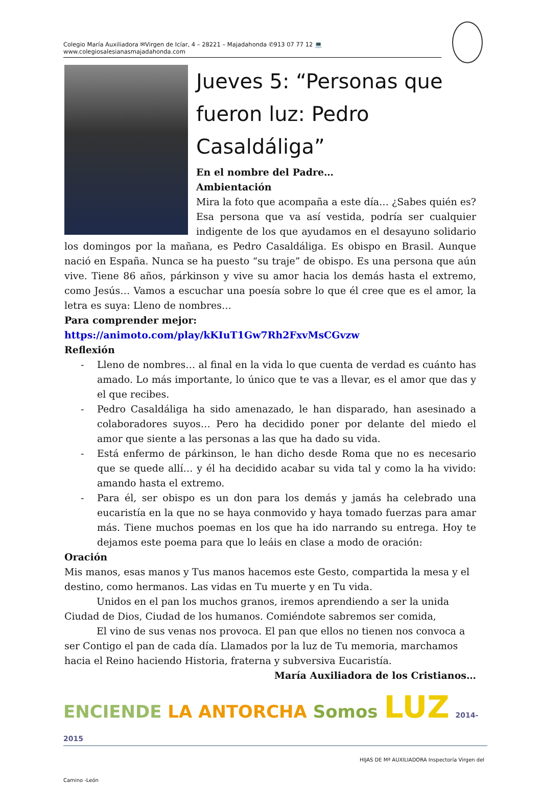Colegio María Auxiliadora ✉Virgen de Icíar, 4 – 28221 – Majadahonda ✆913 07 77 12 💻www.colegiosalesianasmajadahonda.com
Jueves 5: “Personas que fueron luz: Pedro Casaldáliga”
En el nombre del Padre…
Ambientación
Mira la foto que acompaña a este día… ¿Sabes quién es? Esa persona que va así vestida, podría ser cualquier indigente de los que ayudamos en el desayuno solidario los domingos por la mañana, es Pedro Casaldáliga. Es obispo en Brasil. Aunque nació en España. Nunca se ha puesto “su traje” de obispo. Es una persona que aún vive. Tiene 86 años, párkinson y vive su amor hacia los demás hasta el extremo, como Jesús… Vamos a escuchar una poesía sobre lo que él cree que es el amor, la letra es suya: Lleno de nombres…
Para comprender mejor:
https://animoto.com/play/kKIuT1Gw7Rh2FxvMsCGvzw
Reflexión
- Lleno de nombres… al final en la vida lo que cuenta de verdad es cuánto has amado. Lo más importante, lo único que te vas a llevar, es el amor que das y el que recibes.
- Pedro Casaldáliga ha sido amenazado, le han disparado, han asesinado a colaboradores suyos… Pero ha decidido poner por delante del miedo el amor que siente a las personas a las que ha dado su vida.
- Está enfermo de párkinson, le han dicho desde Roma que no es necesario que se quede allí… y él ha decidido acabar su vida tal y como la ha vivido: amando hasta el extremo.
- Para él, ser obispo es un don para los demás y jamás ha celebrado una eucaristía en la que no se haya conmovido y haya tomado fuerzas para amar más. Tiene muchos poemas en los que ha ido narrando su entrega. Hoy te dejamos este poema para que lo leáis en clase a modo de oración:
Oración
Mis manos, esas manos y Tus manos hacemos este Gesto, compartida la mesa y el destino, como hermanos. Las vidas en Tu muerte y en Tu vida.
Unidos en el pan los muchos granos, iremos aprendiendo a ser la unida Ciudad de Dios, Ciudad de los humanos. Comiéndote sabremos ser comida,
El vino de sus venas nos provoca. El pan que ellos no tienen nos convoca a ser Contigo el pan de cada día. Llamados por la luz de Tu memoria, marchamos hacia el Reino haciendo Historia, fraterna y subversiva Eucaristía.
María Auxiliadora de los Cristianos…
ENCIENDE LA ANTORCHA Somos LUZ 2014-2015
HIJAS DE Mª AUXILIADORA Inspectoría Virgen del Camino -León